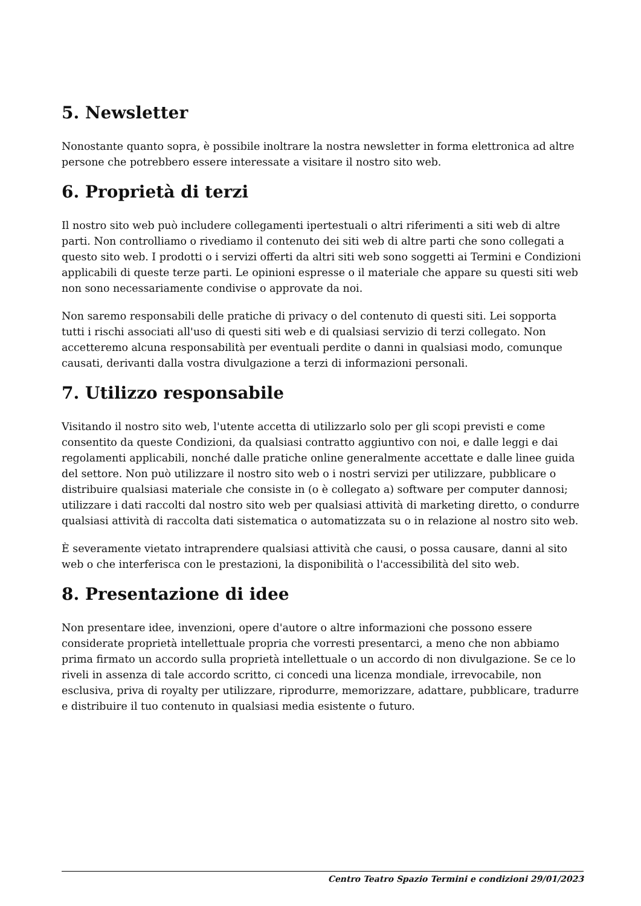5. Newsletter
Nonostante quanto sopra, è possibile inoltrare la nostra newsletter in forma elettronica ad altre persone che potrebbero essere interessate a visitare il nostro sito web.
6. Proprietà di terzi
Il nostro sito web può includere collegamenti ipertestuali o altri riferimenti a siti web di altre parti. Non controlliamo o rivediamo il contenuto dei siti web di altre parti che sono collegati a questo sito web. I prodotti o i servizi offerti da altri siti web sono soggetti ai Termini e Condizioni applicabili di queste terze parti. Le opinioni espresse o il materiale che appare su questi siti web non sono necessariamente condivise o approvate da noi.
Non saremo responsabili delle pratiche di privacy o del contenuto di questi siti. Lei sopporta tutti i rischi associati all'uso di questi siti web e di qualsiasi servizio di terzi collegato. Non accetteremo alcuna responsabilità per eventuali perdite o danni in qualsiasi modo, comunque causati, derivanti dalla vostra divulgazione a terzi di informazioni personali.
7. Utilizzo responsabile
Visitando il nostro sito web, l'utente accetta di utilizzarlo solo per gli scopi previsti e come consentito da queste Condizioni, da qualsiasi contratto aggiuntivo con noi, e dalle leggi e dai regolamenti applicabili, nonché dalle pratiche online generalmente accettate e dalle linee guida del settore. Non può utilizzare il nostro sito web o i nostri servizi per utilizzare, pubblicare o distribuire qualsiasi materiale che consiste in (o è collegato a) software per computer dannosi; utilizzare i dati raccolti dal nostro sito web per qualsiasi attività di marketing diretto, o condurre qualsiasi attività di raccolta dati sistematica o automatizzata su o in relazione al nostro sito web.
È severamente vietato intraprendere qualsiasi attività che causi, o possa causare, danni al sito web o che interferisca con le prestazioni, la disponibilità o l'accessibilità del sito web.
8. Presentazione di idee
Non presentare idee, invenzioni, opere d'autore o altre informazioni che possono essere considerate proprietà intellettuale propria che vorresti presentarci, a meno che non abbiamo prima firmato un accordo sulla proprietà intellettuale o un accordo di non divulgazione. Se ce lo riveli in assenza di tale accordo scritto, ci concedi una licenza mondiale, irrevocabile, non esclusiva, priva di royalty per utilizzare, riprodurre, memorizzare, adattare, pubblicare, tradurre e distribuire il tuo contenuto in qualsiasi media esistente o futuro.
Centro Teatro Spazio Termini e condizioni 29/01/2023